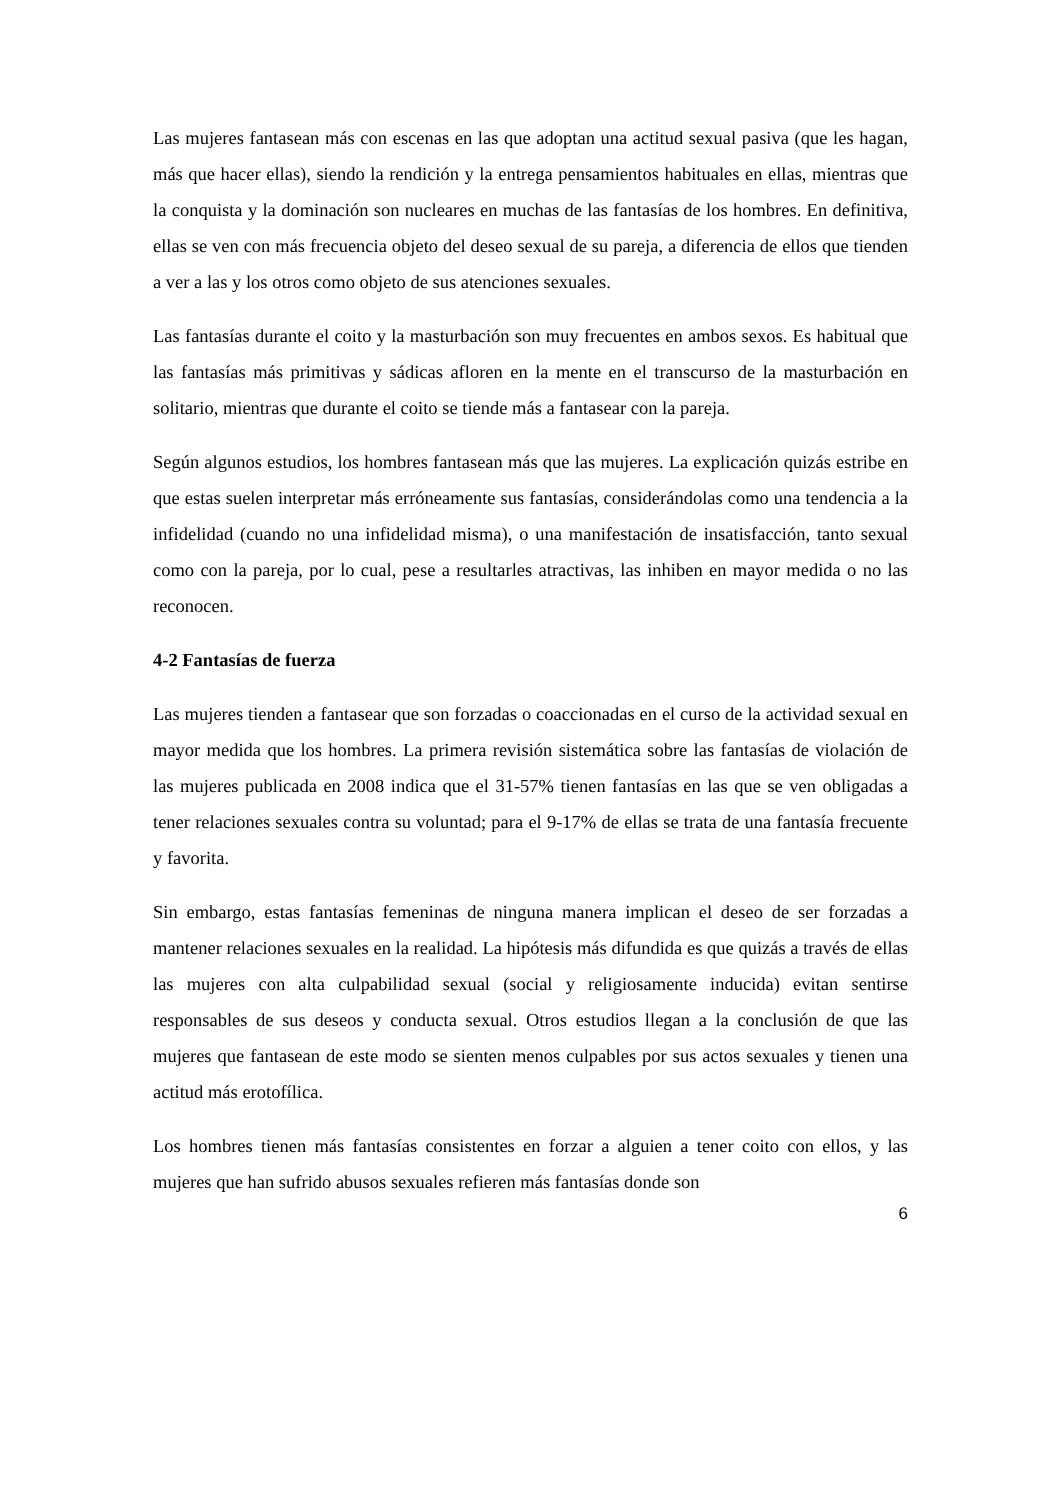Las mujeres fantasean más con escenas en las que adoptan una actitud sexual pasiva (que les hagan, más que hacer ellas), siendo la rendición y la entrega pensamientos habituales en ellas, mientras que la conquista y la dominación son nucleares en muchas de las fantasías de los hombres. En definitiva, ellas se ven con más frecuencia objeto del deseo sexual de su pareja, a diferencia de ellos que tienden a ver a las y los otros como objeto de sus atenciones sexuales.
Las fantasías durante el coito y la masturbación son muy frecuentes en ambos sexos. Es habitual que las fantasías más primitivas y sádicas afloren en la mente en el transcurso de la masturbación en solitario, mientras que durante el coito se tiende más a fantasear con la pareja.
Según algunos estudios, los hombres fantasean más que las mujeres. La explicación quizás estribe en que estas suelen interpretar más erróneamente sus fantasías, considerándolas como una tendencia a la infidelidad (cuando no una infidelidad misma), o una manifestación de insatisfacción, tanto sexual como con la pareja, por lo cual, pese a resultarles atractivas, las inhiben en mayor medida o no las reconocen.
4-2 Fantasías de fuerza
Las mujeres tienden a fantasear que son forzadas o coaccionadas en el curso de la actividad sexual en mayor medida que los hombres. La primera revisión sistemática sobre las fantasías de violación de las mujeres publicada en 2008 indica que el 31-57% tienen fantasías en las que se ven obligadas a tener relaciones sexuales contra su voluntad; para el 9-17% de ellas se trata de una fantasía frecuente y favorita.
Sin embargo, estas fantasías femeninas de ninguna manera implican el deseo de ser forzadas a mantener relaciones sexuales en la realidad. La hipótesis más difundida es que quizás a través de ellas las mujeres con alta culpabilidad sexual (social y religiosamente inducida) evitan sentirse responsables de sus deseos y conducta sexual. Otros estudios llegan a la conclusión de que las mujeres que fantasean de este modo se sienten menos culpables por sus actos sexuales y tienen una actitud más erotofílica.
Los hombres tienen más fantasías consistentes en forzar a alguien a tener coito con ellos, y las mujeres que han sufrido abusos sexuales refieren más fantasías donde son
6